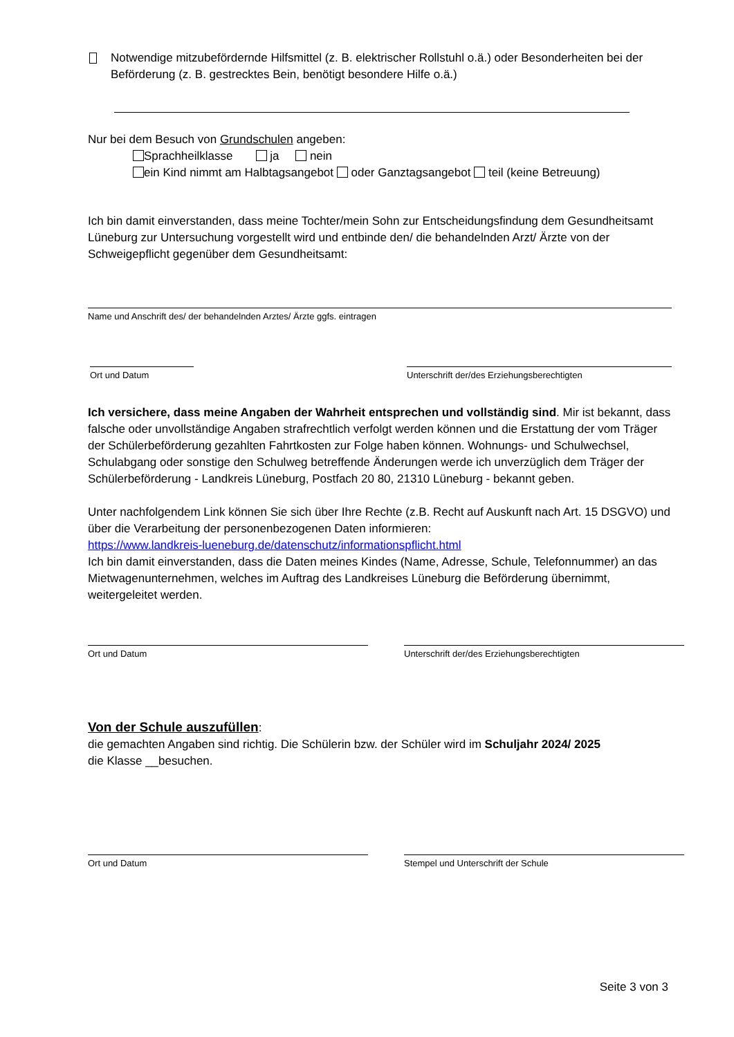Notwendige mitzubefördernde Hilfsmittel (z. B. elektrischer Rollstuhl o.ä.) oder Besonderheiten bei der Beförderung (z. B. gestrecktes Bein, benötigt besondere Hilfe o.ä.)
Nur bei dem Besuch von Grundschulen angeben:
Sprachheilklasse ja nein
ein Kind nimmt am Halbtagsangebot oder Ganztagsangebot teil (keine Betreuung)
Ich bin damit einverstanden, dass meine Tochter/mein Sohn zur Entscheidungsfindung dem Gesundheitsamt Lüneburg zur Untersuchung vorgestellt wird und entbinde den/ die behandelnden Arzt/ Ärzte von der Schweigepflicht gegenüber dem Gesundheitsamt:
Name und Anschrift des/ der behandelnden Arztes/ Ärzte ggfs. eintragen
Ort und Datum Unterschrift der/des Erziehungsberechtigten
Ich versichere, dass meine Angaben der Wahrheit entsprechen und vollständig sind. Mir ist bekannt, dass falsche oder unvollständige Angaben strafrechtlich verfolgt werden können und die Erstattung der vom Träger der Schülerbeförderung gezahlten Fahrtkosten zur Folge haben können. Wohnungs- und Schulwechsel, Schulabgang oder sonstige den Schulweg betreffende Änderungen werde ich unverzüglich dem Träger der Schülerbeförderung - Landkreis Lüneburg, Postfach 20 80, 21310 Lüneburg - bekannt geben.
Unter nachfolgendem Link können Sie sich über Ihre Rechte (z.B. Recht auf Auskunft nach Art. 15 DSGVO) und über die Verarbeitung der personenbezogenen Daten informieren:
https://www.landkreis-lueneburg.de/datenschutz/informationspflicht.html
Ich bin damit einverstanden, dass die Daten meines Kindes (Name, Adresse, Schule, Telefonnummer) an das Mietwagenunternehmen, welches im Auftrag des Landkreises Lüneburg die Beförderung übernimmt, weitergeleitet werden.
Ort und Datum Unterschrift der/des Erziehungsberechtigten
Von der Schule auszufüllen:
die gemachten Angaben sind richtig. Die Schülerin bzw. der Schüler wird im Schuljahr 2024/ 2025
die Klasse __besuchen.
Ort und Datum Stempel und Unterschrift der Schule
Seite 3 von 3